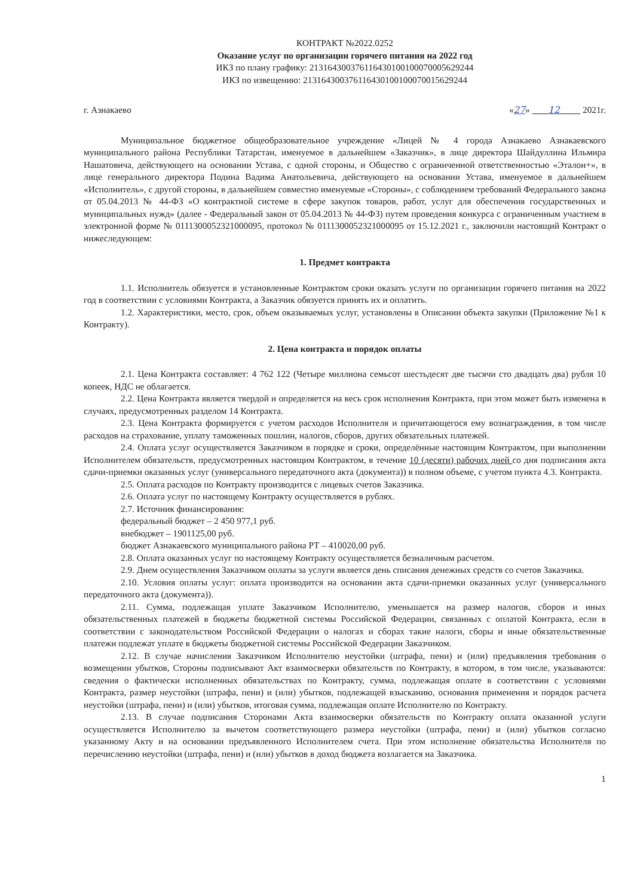КОНТРАКТ №2022.0252
Оказание услуг по организации горячего питания на 2022 год
ИКЗ по плану графику: 213164300376116430100100070005629244
ИКЗ по извещению: 213164300376116430100100070015629244
г. Азнакаево «27» 12 2021г.
Муниципальное бюджетное общеобразовательное учреждение «Лицей № 4 города Азнакаево Азнакаевского муниципального района Республики Татарстан, именуемое в дальнейшем «Заказчик», в лице директора Шайдуллина Ильмира Нашатовича, действующего на основании Устава, с одной стороны, и Общество с ограниченной ответственностью «Эталон+», в лице генерального директора Подина Вадима Анатольевича, действующего на основании Устава, именуемое в дальнейшем «Исполнитель», с другой стороны, в дальнейшем совместно именуемые «Стороны», с соблюдением требований Федерального закона от 05.04.2013 № 44-ФЗ «О контрактной системе в сфере закупок товаров, работ, услуг для обеспечения государственных и муниципальных нужд» (далее - Федеральный закон от 05.04.2013 № 44-ФЗ) путем проведения конкурса с ограниченным участием в электронной форме № 0111300052321000095, протокол № 0111300052321000095 от 15.12.2021 г., заключили настоящий Контракт о нижеследующем:
1. Предмет контракта
1.1. Исполнитель обязуется в установленные Контрактом сроки оказать услуги по организации горячего питания на 2022 год в соответствии с условиями Контракта, а Заказчик обязуется принять их и оплатить.
1.2. Характеристики, место, срок, объем оказываемых услуг, установлены в Описании объекта закупки (Приложение №1 к Контракту).
2. Цена контракта и порядок оплаты
2.1. Цена Контракта составляет: 4 762 122 (Четыре миллиона семьсот шестьдесят две тысячи сто двадцать два) рубля 10 копеек, НДС не облагается.
2.2. Цена Контракта является твердой и определяется на весь срок исполнения Контракта, при этом может быть изменена в случаях, предусмотренных разделом 14 Контракта.
2.3. Цена Контракта формируется с учетом расходов Исполнителя и причитающегося ему вознаграждения, в том числе расходов на страхование, уплату таможенных пошлин, налогов, сборов, других обязательных платежей.
2.4. Оплата услуг осуществляется Заказчиком в порядке и сроки, определённые настоящим Контрактом, при выполнении Исполнителем обязательств, предусмотренных настоящим Контрактом, в течение 10 (десяти) рабочих дней со дня подписания акта сдачи-приемки оказанных услуг (универсального передаточного акта (документа)) в полном объеме, с учетом пункта 4.3. Контракта.
2.5. Оплата расходов по Контракту производится с лицевых счетов Заказчика.
2.6. Оплата услуг по настоящему Контракту осуществляется в рублях.
2.7. Источник финансирования:
федеральный бюджет – 2 450 977,1 руб.
внебюджет – 1901125,00 руб.
бюджет Азнакаевского муниципального района РТ – 410020,00 руб.
2.8. Оплата оказанных услуг по настоящему Контракту осуществляется безналичным расчетом.
2.9. Днем осуществления Заказчиком оплаты за услуги является день списания денежных средств со счетов Заказчика.
2.10. Условия оплаты услуг: оплата производится на основании акта сдачи-приемки оказанных услуг (универсального передаточного акта (документа)).
2.11. Сумма, подлежащая уплате Заказчиком Исполнителю, уменьшается на размер налогов, сборов и иных обязательственных платежей в бюджеты бюджетной системы Российской Федерации, связанных с оплатой Контракта, если в соответствии с законодательством Российской Федерации о налогах и сборах такие налоги, сборы и иные обязательственные платежи подлежат уплате в бюджеты бюджетной системы Российской Федерации Заказчиком.
2.12. В случае начисления Заказчиком Исполнителю неустойки (штрафа, пени) и (или) предъявления требования о возмещении убытков, Стороны подписывают Акт взаимосверки обязательств по Контракту, в котором, в том числе, указываются: сведения о фактически исполненных обязательствах по Контракту, сумма, подлежащая оплате в соответствии с условиями Контракта, размер неустойки (штрафа, пени) и (или) убытков, подлежащей взысканию, основания применения и порядок расчета неустойки (штрафа, пени) и (или) убытков, итоговая сумма, подлежащая оплате Исполнителю по Контракту.
2.13. В случае подписания Сторонами Акта взаимосверки обязательств по Контракту оплата оказанной услуги осуществляется Исполнителю за вычетом соответствующего размера неустойки (штрафа, пени) и (или) убытков согласно указанному Акту и на основании предъявленного Исполнителем счета. При этом исполнение обязательства Исполнителя по перечислению неустойки (штрафа, пени) и (или) убытков в доход бюджета возлагается на Заказчика.
1